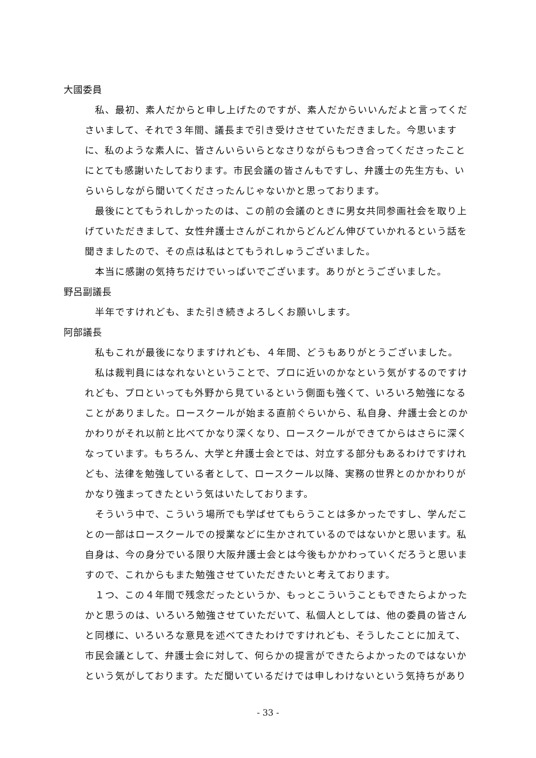大國委員
私、最初、素人だからと申し上げたのですが、素人だからいいんだよと言ってくださいまして、それで３年間、議長まで引き受けさせていただきました。今思いますに、私のような素人に、皆さんいらいらとなさりながらもつき合ってくださったことにとても感謝いたしております。市民会議の皆さんもですし、弁護士の先生方も、いらいらしながら聞いてくださったんじゃないかと思っております。
最後にとてもうれしかったのは、この前の会議のときに男女共同参画社会を取り上げていただきまして、女性弁護士さんがこれからどんどん伸びていかれるという話を聞きましたので、その点は私はとてもうれしゅうございました。
本当に感謝の気持ちだけでいっぱいでございます。ありがとうございました。
野呂副議長
半年ですけれども、また引き続きよろしくお願いします。
阿部議長
私もこれが最後になりますけれども、４年間、どうもありがとうございました。
私は裁判員にはなれないということで、プロに近いのかなという気がするのですけれども、プロといっても外野から見ているという側面も強くて、いろいろ勉強になることがありました。ロースクールが始まる直前ぐらいから、私自身、弁護士会とのかかわりがそれ以前と比べてかなり深くなり、ロースクールができてからはさらに深くなっています。もちろん、大学と弁護士会とでは、対立する部分もあるわけですけれども、法律を勉強している者として、ロースクール以降、実務の世界とのかかわりがかなり強まってきたという気はいたしております。
そういう中で、こういう場所でも学ばせてもらうことは多かったですし、学んだことの一部はロースクールでの授業などに生かされているのではないかと思います。私自身は、今の身分でいる限り大阪弁護士会とは今後もかかわっていくだろうと思いますので、これからもまた勉強させていただきたいと考えております。
１つ、この４年間で残念だったというか、もっとこういうこともできたらよかったかと思うのは、いろいろ勉強させていただいて、私個人としては、他の委員の皆さんと同様に、いろいろな意見を述べてきたわけですけれども、そうしたことに加えて、市民会議として、弁護士会に対して、何らかの提言ができたらよかったのではないかという気がしております。ただ聞いているだけでは申しわけないという気持ちがあり
- 33 -